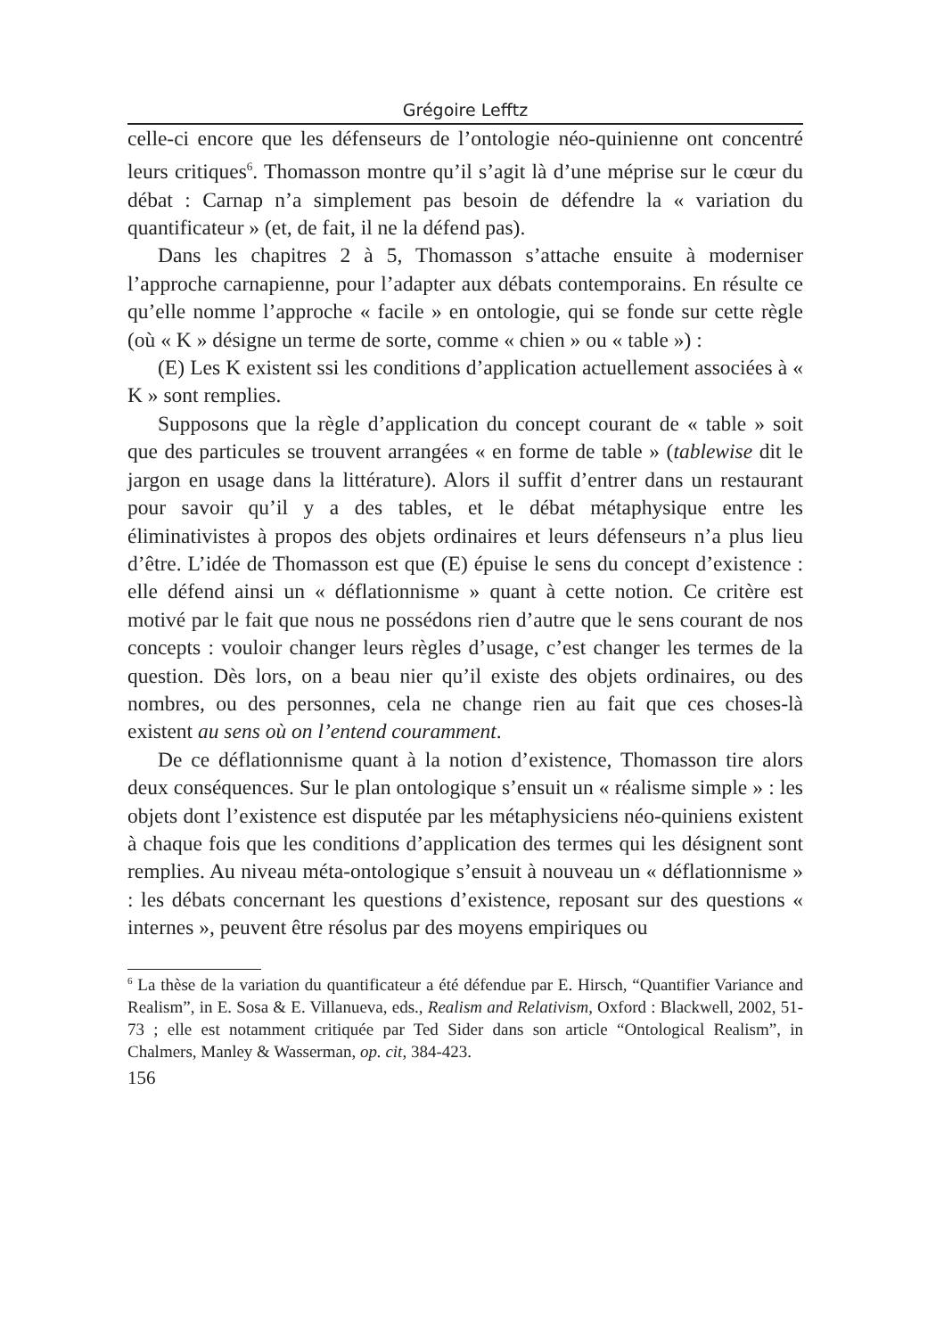Grégoire Lefftz
celle-ci encore que les défenseurs de l’ontologie néo-quinienne ont concentré leurs critiques<sup>6</sup>. Thomasson montre qu’il s’agit là d’une méprise sur le cœur du débat : Carnap n’a simplement pas besoin de défendre la « variation du quantificateur » (et, de fait, il ne la défend pas).
Dans les chapitres 2 à 5, Thomasson s’attache ensuite à moderniser l’approche carnapienne, pour l’adapter aux débats contemporains. En résulte ce qu’elle nomme l’approche « facile » en ontologie, qui se fonde sur cette règle (où « K » désigne un terme de sorte, comme « chien » ou « table ») :
(E) Les K existent ssi les conditions d’application actuellement associées à « K » sont remplies.
Supposons que la règle d’application du concept courant de « table » soit que des particules se trouvent arrangées « en forme de table » (tablewise dit le jargon en usage dans la littérature). Alors il suffit d’entrer dans un restaurant pour savoir qu’il y a des tables, et le débat métaphysique entre les éliminativistes à propos des objets ordinaires et leurs défenseurs n’a plus lieu d’être. L’idée de Thomasson est que (E) épuise le sens du concept d’existence : elle défend ainsi un « déflationnisme » quant à cette notion. Ce critère est motivé par le fait que nous ne possédons rien d’autre que le sens courant de nos concepts : vouloir changer leurs règles d’usage, c’est changer les termes de la question. Dès lors, on a beau nier qu’il existe des objets ordinaires, ou des nombres, ou des personnes, cela ne change rien au fait que ces choses-là existent au sens où on l’entend couramment.
De ce déflationnisme quant à la notion d’existence, Thomasson tire alors deux conséquences. Sur le plan ontologique s’ensuit un « réalisme simple » : les objets dont l’existence est disputée par les métaphysiciens néo-quiniens existent à chaque fois que les conditions d’application des termes qui les désignent sont remplies. Au niveau méta-ontologique s’ensuit à nouveau un « déflationnisme » : les débats concernant les questions d’existence, reposant sur des questions « internes », peuvent être résolus par des moyens empiriques ou
<sup>6</sup> La thèse de la variation du quantificateur a été défendue par E. Hirsch, “Quantifier Variance and Realism”, in E. Sosa & E. Villanueva, eds., Realism and Relativism, Oxford : Blackwell, 2002, 51-73 ; elle est notamment critiquée par Ted Sider dans son article “Ontological Realism”, in Chalmers, Manley & Wasserman, op. cit, 384-423.
156